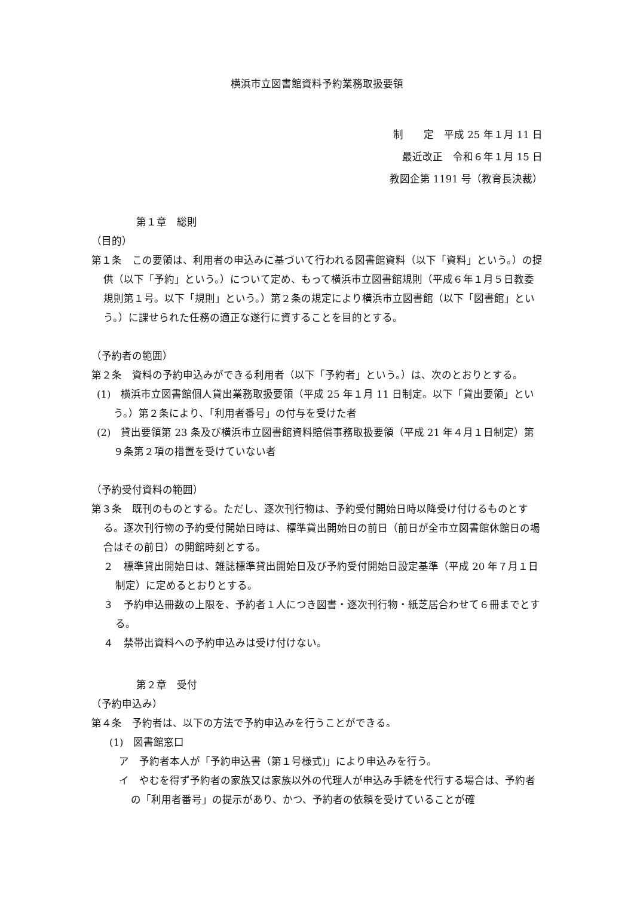横浜市立図書館資料予約業務取扱要領
制　　定　平成 25 年１月 11 日
最近改正　令和６年１月 15 日
教図企第 1191 号（教育長決裁）
第１章　総則
（目的）
第１条　この要領は、利用者の申込みに基づいて行われる図書館資料（以下「資料」という。）の提供（以下「予約」という。）について定め、もって横浜市立図書館規則（平成６年１月５日教委規則第１号。以下「規則」という。）第２条の規定により横浜市立図書館（以下「図書館」という。）に課せられた任務の適正な遂行に資することを目的とする。
（予約者の範囲）
第２条　資料の予約申込みができる利用者（以下「予約者」という。）は、次のとおりとする。
(1)　横浜市立図書館個人貸出業務取扱要領（平成 25 年１月 11 日制定。以下「貸出要領」という。）第２条により、「利用者番号」の付与を受けた者
(2)　貸出要領第 23 条及び横浜市立図書館資料賠償事務取扱要領（平成 21 年４月１日制定）第９条第２項の措置を受けていない者
（予約受付資料の範囲）
第３条　既刊のものとする。ただし、逐次刊行物は、予約受付開始日時以降受け付けるものとする。逐次刊行物の予約受付開始日時は、標準貸出開始日の前日（前日が全市立図書館休館日の場合はその前日）の開館時刻とする。
２　標準貸出開始日は、雑誌標準貸出開始日及び予約受付開始日設定基準（平成 20 年７月１日制定）に定めるとおりとする。
３　予約申込冊数の上限を、予約者１人につき図書・逐次刊行物・紙芝居合わせて６冊までとする。
４　禁帯出資料への予約申込みは受け付けない。
第２章　受付
（予約申込み）
第４条　予約者は、以下の方法で予約申込みを行うことができる。
(1)　図書館窓口
ア　予約者本人が「予約申込書（第１号様式)」により申込みを行う。
イ　やむを得ず予約者の家族又は家族以外の代理人が申込み手続を代行する場合は、予約者の「利用者番号」の提示があり、かつ、予約者の依頼を受けていることが確